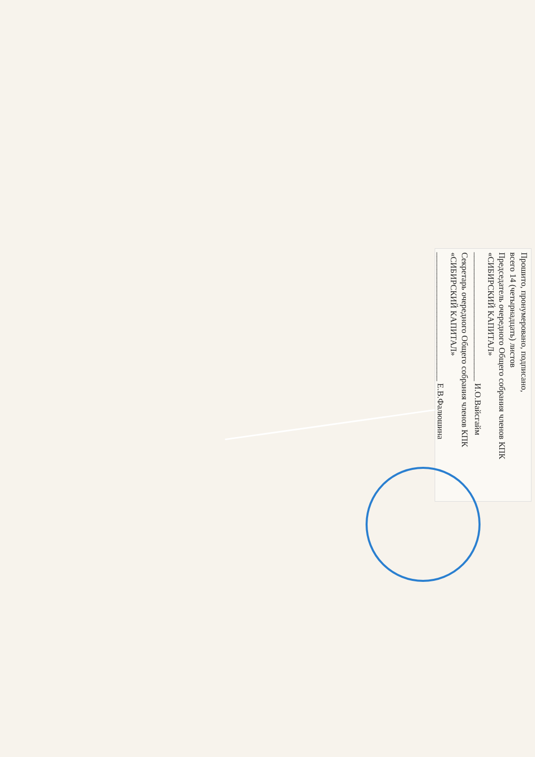Прошито, пронумеровано, подписано,
всего 14 (четырнадцать) листов
Председатель очередного Общего собрания членов КПК
«СИБИРСКИЙ КАПИТАЛ»
______________________________ И.О.Вайсгайм
Секретарь очередного Общего собрания членов КПК
«СИБИРСКИЙ КАПИТАЛ»
______________________________ Е.В.Фалюшина